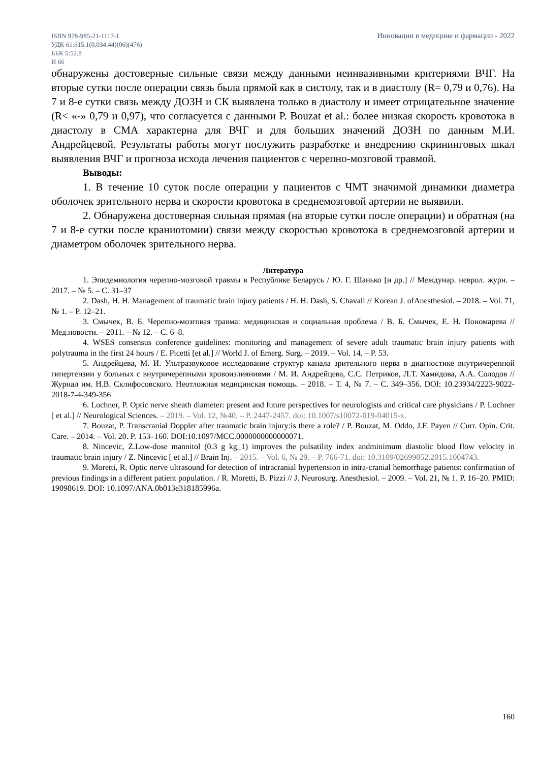ISBN 978-985-21-1117-1
УДК 61:615.1(0.034.44)(06)(476)
ББК 5:52.8
И 66
Инновации в медицине и фармации - 2022
обнаружены достоверные сильные связи между данными неинвазивными критериями ВЧГ. На вторые сутки после операции связь была прямой как в систолу, так и в диастолу (R= 0,79 и 0,76). На 7 и 8-е сутки связь между ДОЗН и СК выявлена только в диастолу и имеет отрицательное значение (R< «-» 0,79 и 0,97), что согласуется с данными P. Bouzat et al.: более низкая скорость кровотока в диастолу в СМА характерна для ВЧГ и для больших значений ДОЗН по данным М.И. Андрейцевой. Результаты работы могут послужить разработке и внедрению скрининговых шкал выявления ВЧГ и прогноза исхода лечения пациентов с черепно-мозговой травмой.
Выводы:
1. В течение 10 суток после операции у пациентов с ЧМТ значимой динамики диаметра оболочек зрительного нерва и скорости кровотока в среднемозговой артерии не выявили.
2. Обнаружена достоверная сильная прямая (на вторые сутки после операции) и обратная (на 7 и 8-е сутки после краниотомии) связи между скоростью кровотока в среднемозговой артерии и диаметром оболочек зрительного нерва.
Литература
1. Эпидемиология черепно-мозговой травмы в Республике Беларусь / Ю. Г. Шанько [и др.] // Междунар. неврол. журн. – 2017. – № 5. – С. 31–37
2. Dash, H. H. Management of traumatic brain injury patients / H. H. Dash, S. Chavali // Korean J. ofAnesthesiol. – 2018. – Vol. 71, № 1. – P. 12–21.
3. Смычек, В. Б. Черепно-мозговая травма: медицинская и социальная проблема / В. Б. Смычек, Е. Н. Пономарева // Мед.новости. – 2011. – № 12. – С. 6–8.
4. WSES consensus conference guidelines: monitoring and management of severe adult traumatic brain injury patients with polytrauma in the first 24 hours / E. Picetti [et al.] // World J. of Emerg. Surg. – 2019. – Vol. 14. – P. 53.
5. Андрейцева, М. И. Ультразвуковое исследование структур канала зрительного нерва в диагностике внутричерепной гипертензии у больных с внутричерепными кровоизлияниями / М. И. Андрейцева, С.С. Петриков, Л.Т. Хамидова, А.А. Солодов // Журнал им. Н.В. Склифосовского. Неотложная медицинская помощь. – 2018. – Т. 4, № 7. – С. 349–356. DOI: 10.23934/2223-9022-2018-7-4-349-356
6. Lochner, P. Optic nerve sheath diameter: present and future perspectives for neurologists and critical care physicians / P. Lochner [ et al.] // Neurological Sciences. – 2019. – Vol. 12, №40. – P. 2447-2457. doi: 10.1007/s10072-019-04015-x.
7. Bouzat, P. Transcranial Doppler after traumatic brain injury:is there a role? / P. Bouzat, M. Oddo, J.F. Payen // Curr. Opin. Crit. Care. – 2014. – Vol. 20. P. 153–160. DOI:10.1097/MCC.0000000000000071.
8. Nincevic, Z.Low-dose mannitol (0.3 g kg_1) improves the pulsatility index andminimum diastolic blood flow velocity in traumatic brain injury / Z. Nincevic [ et al.] // Brain Inj. – 2015. – Vol. 6, № 29. – P. 766-71. doi: 10.3109/02699052.2015.1004743.
9. Moretti, R. Optic nerve ultrasound for detection of intracranial hypertension in intra-cranial hemorrhage patients: confirmation of previous findings in a different patient population. / R. Moretti, B. Pizzi // J. Neurosurg. Anesthesiol. – 2009. – Vol. 21, № 1. P. 16–20. PMID: 19098619. DOI: 10.1097/ANA.0b013e318185996a.
160